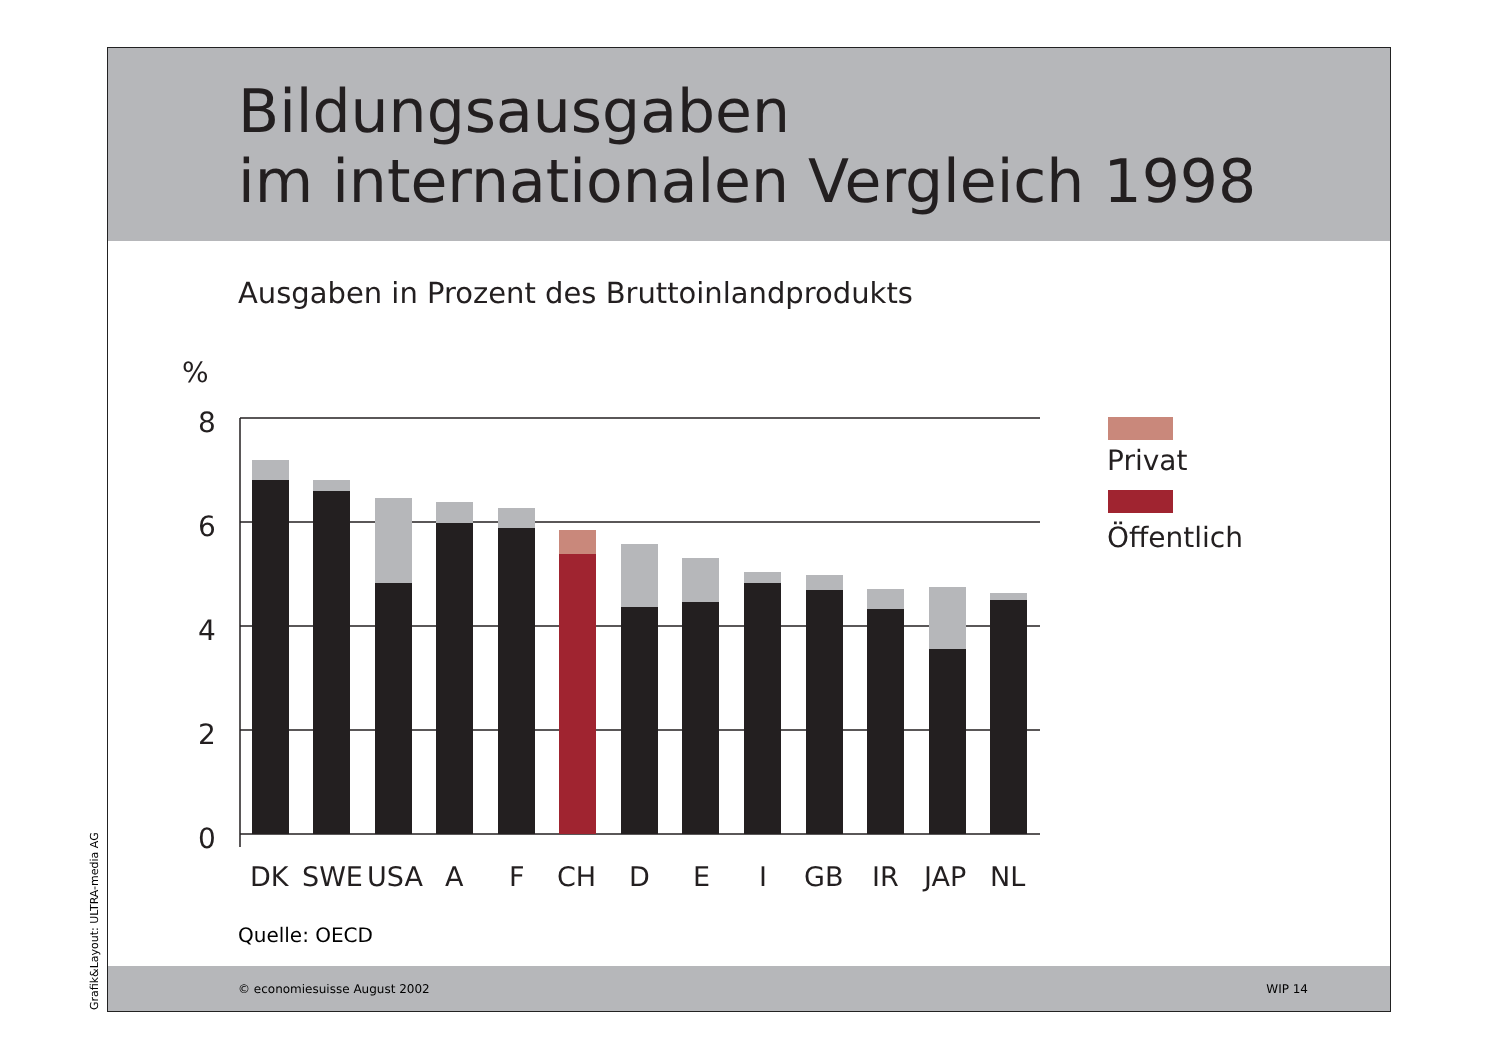Bildungsausgaben
im internationalen Vergleich 1998
Ausgaben in Prozent des Bruttoinlandprodukts
Quelle: OECD
© economiesuisse August 2002 WIP 14
Grafik&Layout: ULTRA-media AG
%
8
6
4
2
0
DK
SWE
USA
A
F
CH
D
E
I
GB
IR
JAP
NL
Privat
Öffentlich